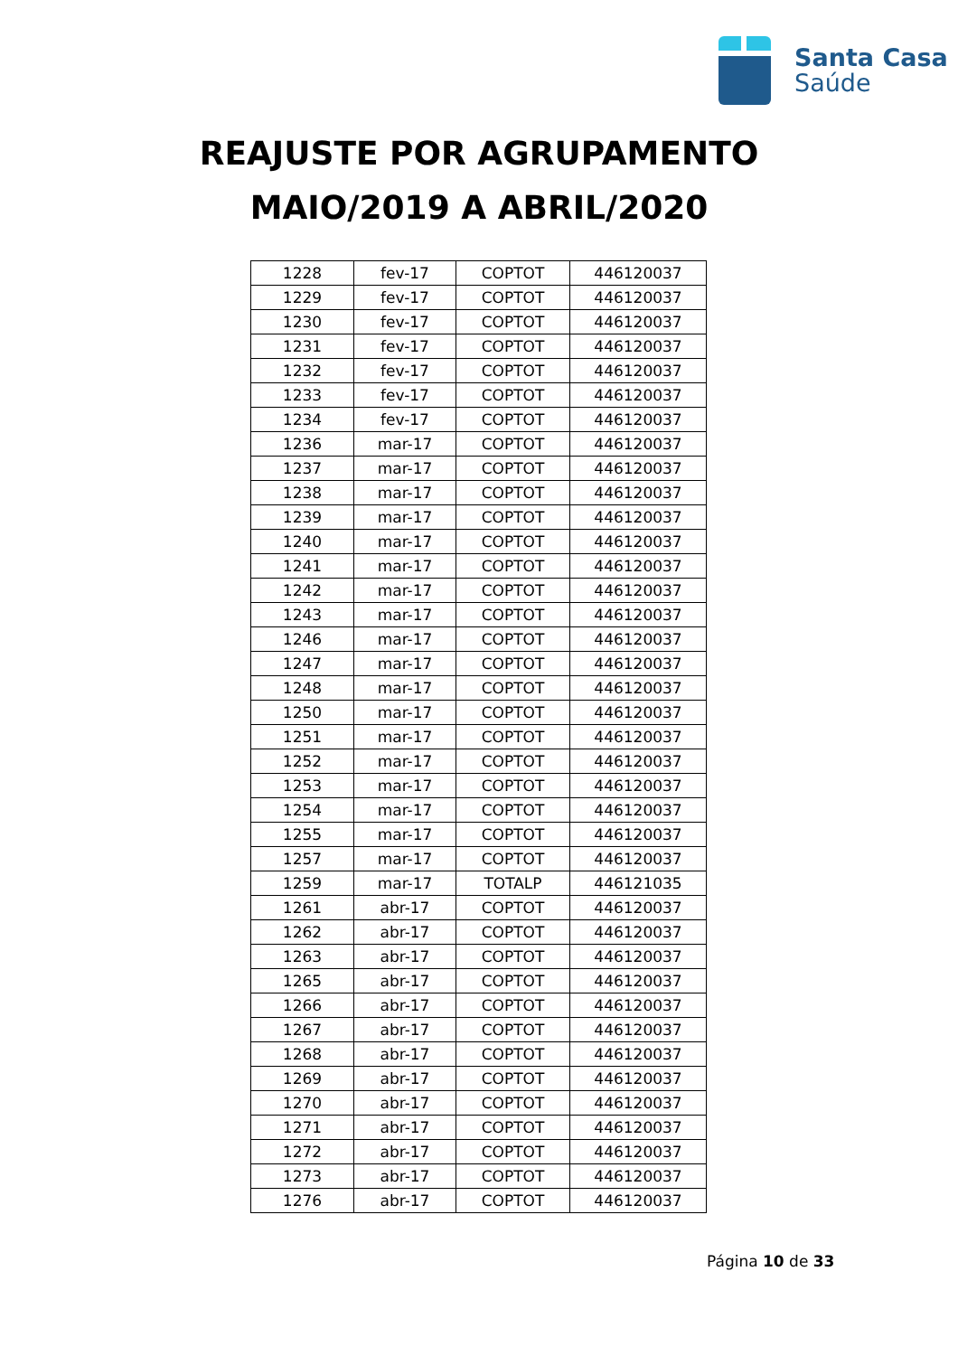Santa Casa
Saúde
REAJUSTE POR AGRUPAMENTO
MAIO/2019 A ABRIL/2020
| 1228 | fev-17 | COPTOT | 446120037 |
| 1229 | fev-17 | COPTOT | 446120037 |
| 1230 | fev-17 | COPTOT | 446120037 |
| 1231 | fev-17 | COPTOT | 446120037 |
| 1232 | fev-17 | COPTOT | 446120037 |
| 1233 | fev-17 | COPTOT | 446120037 |
| 1234 | fev-17 | COPTOT | 446120037 |
| 1236 | mar-17 | COPTOT | 446120037 |
| 1237 | mar-17 | COPTOT | 446120037 |
| 1238 | mar-17 | COPTOT | 446120037 |
| 1239 | mar-17 | COPTOT | 446120037 |
| 1240 | mar-17 | COPTOT | 446120037 |
| 1241 | mar-17 | COPTOT | 446120037 |
| 1242 | mar-17 | COPTOT | 446120037 |
| 1243 | mar-17 | COPTOT | 446120037 |
| 1246 | mar-17 | COPTOT | 446120037 |
| 1247 | mar-17 | COPTOT | 446120037 |
| 1248 | mar-17 | COPTOT | 446120037 |
| 1250 | mar-17 | COPTOT | 446120037 |
| 1251 | mar-17 | COPTOT | 446120037 |
| 1252 | mar-17 | COPTOT | 446120037 |
| 1253 | mar-17 | COPTOT | 446120037 |
| 1254 | mar-17 | COPTOT | 446120037 |
| 1255 | mar-17 | COPTOT | 446120037 |
| 1257 | mar-17 | COPTOT | 446120037 |
| 1259 | mar-17 | TOTALP | 446121035 |
| 1261 | abr-17 | COPTOT | 446120037 |
| 1262 | abr-17 | COPTOT | 446120037 |
| 1263 | abr-17 | COPTOT | 446120037 |
| 1265 | abr-17 | COPTOT | 446120037 |
| 1266 | abr-17 | COPTOT | 446120037 |
| 1267 | abr-17 | COPTOT | 446120037 |
| 1268 | abr-17 | COPTOT | 446120037 |
| 1269 | abr-17 | COPTOT | 446120037 |
| 1270 | abr-17 | COPTOT | 446120037 |
| 1271 | abr-17 | COPTOT | 446120037 |
| 1272 | abr-17 | COPTOT | 446120037 |
| 1273 | abr-17 | COPTOT | 446120037 |
| 1276 | abr-17 | COPTOT | 446120037 |
Página 10 de 33